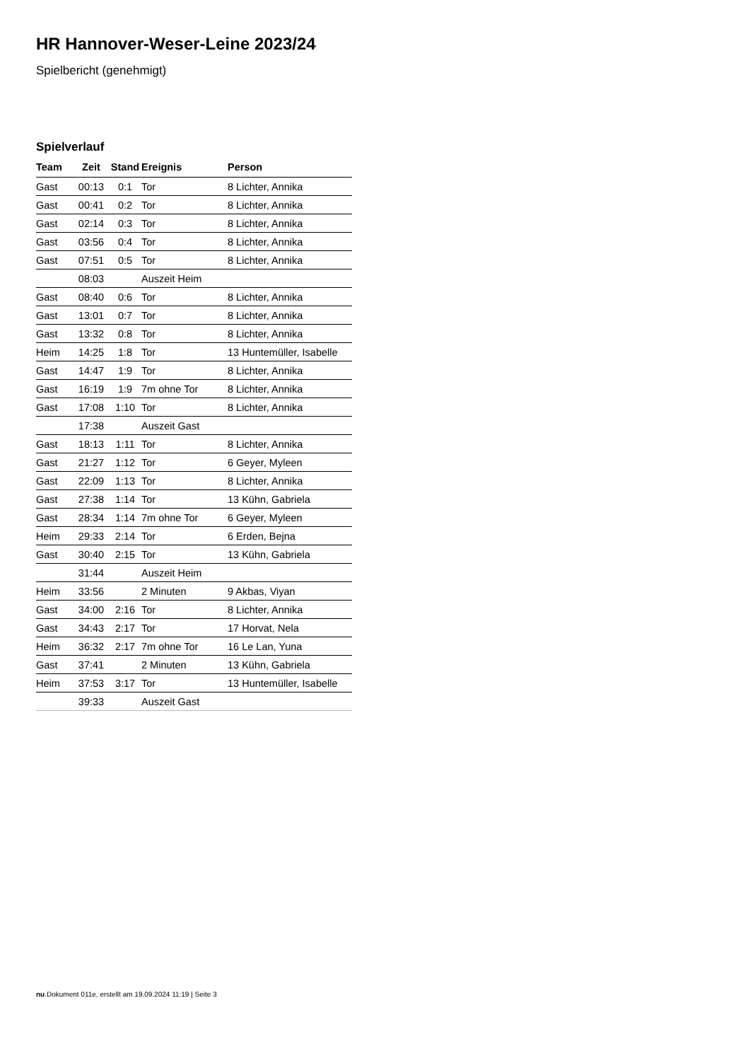HR Hannover-Weser-Leine 2023/24
Spielbericht (genehmigt)
Spielverlauf
| Team | Zeit | Stand | Ereignis | Person |
| --- | --- | --- | --- | --- |
| Gast | 00:13 | 0:1 | Tor | 8 Lichter, Annika |
| Gast | 00:41 | 0:2 | Tor | 8 Lichter, Annika |
| Gast | 02:14 | 0:3 | Tor | 8 Lichter, Annika |
| Gast | 03:56 | 0:4 | Tor | 8 Lichter, Annika |
| Gast | 07:51 | 0:5 | Tor | 8 Lichter, Annika |
| | 08:03 | | Auszeit Heim | |
| Gast | 08:40 | 0:6 | Tor | 8 Lichter, Annika |
| Gast | 13:01 | 0:7 | Tor | 8 Lichter, Annika |
| Gast | 13:32 | 0:8 | Tor | 8 Lichter, Annika |
| Heim | 14:25 | 1:8 | Tor | 13 Huntemüller, Isabelle |
| Gast | 14:47 | 1:9 | Tor | 8 Lichter, Annika |
| Gast | 16:19 | 1:9 | 7m ohne Tor | 8 Lichter, Annika |
| Gast | 17:08 | 1:10 | Tor | 8 Lichter, Annika |
| | 17:38 | | Auszeit Gast | |
| Gast | 18:13 | 1:11 | Tor | 8 Lichter, Annika |
| Gast | 21:27 | 1:12 | Tor | 6 Geyer, Myleen |
| Gast | 22:09 | 1:13 | Tor | 8 Lichter, Annika |
| Gast | 27:38 | 1:14 | Tor | 13 Kühn, Gabriela |
| Gast | 28:34 | 1:14 | 7m ohne Tor | 6 Geyer, Myleen |
| Heim | 29:33 | 2:14 | Tor | 6 Erden, Bejna |
| Gast | 30:40 | 2:15 | Tor | 13 Kühn, Gabriela |
| | 31:44 | | Auszeit Heim | |
| Heim | 33:56 | | 2 Minuten | 9 Akbas, Viyan |
| Gast | 34:00 | 2:16 | Tor | 8 Lichter, Annika |
| Gast | 34:43 | 2:17 | Tor | 17 Horvat, Nela |
| Heim | 36:32 | 2:17 | 7m ohne Tor | 16 Le Lan, Yuna |
| Gast | 37:41 | | 2 Minuten | 13 Kühn, Gabriela |
| Heim | 37:53 | 3:17 | Tor | 13 Huntemüller, Isabelle |
| | 39:33 | | Auszeit Gast | |
nu.Dokument 011e, erstellt am 19.09.2024 11:19 | Seite 3